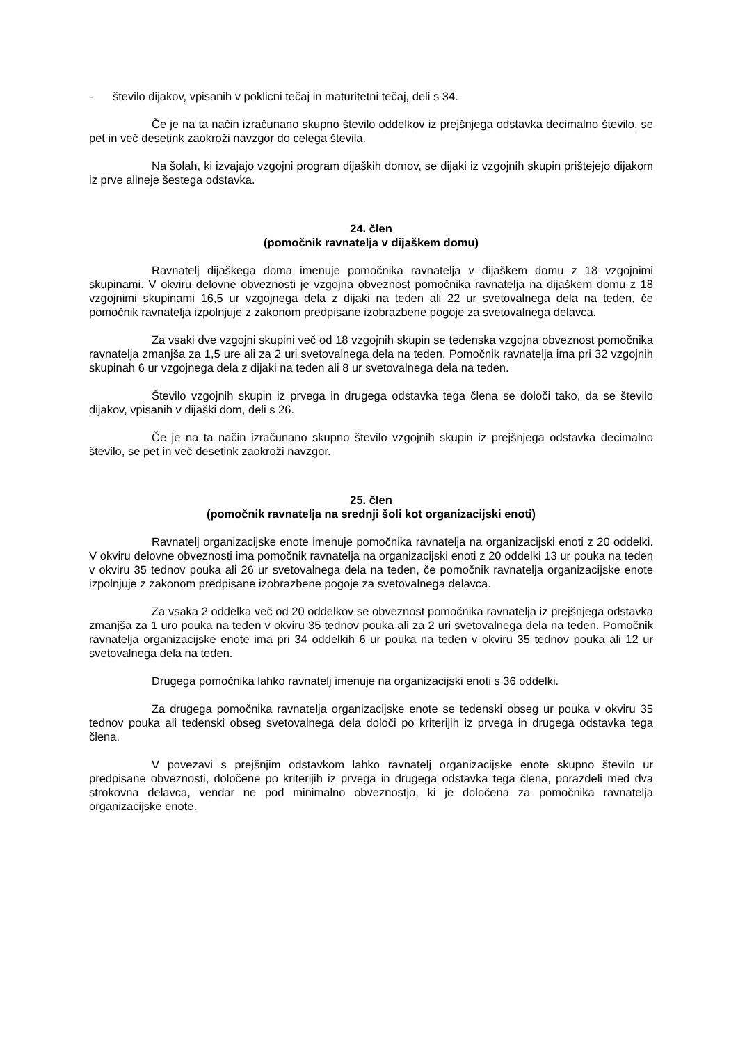- število dijakov, vpisanih v poklicni tečaj in maturitetni tečaj, deli s 34.
Če je na ta način izračunano skupno število oddelkov iz prejšnjega odstavka decimalno število, se pet in več desetink zaokroži navzgor do celega števila.
Na šolah, ki izvajajo vzgojni program dijaških domov, se dijaki iz vzgojnih skupin prištejejo dijakom iz prve alineje šestega odstavka.
24. člen
(pomočnik ravnatelja v dijaškem domu)
Ravnatelj dijaškega doma imenuje pomočnika ravnatelja v dijaškem domu z 18 vzgojnimi skupinami. V okviru delovne obveznosti je vzgojna obveznost pomočnika ravnatelja na dijaškem domu z 18 vzgojnimi skupinami 16,5 ur vzgojnega dela z dijaki na teden ali 22 ur svetovalnega dela na teden, če pomočnik ravnatelja izpolnjuje z zakonom predpisane izobrazbene pogoje za svetovalnega delavca.
Za vsaki dve vzgojni skupini več od 18 vzgojnih skupin se tedenska vzgojna obveznost pomočnika ravnatelja zmanjša za 1,5 ure ali za 2 uri svetovalnega dela na teden. Pomočnik ravnatelja ima pri 32 vzgojnih skupinah 6 ur vzgojnega dela z dijaki na teden ali 8 ur svetovalnega dela na teden.
Število vzgojnih skupin iz prvega in drugega odstavka tega člena se določi tako, da se število dijakov, vpisanih v dijaški dom, deli s 26.
Če je na ta način izračunano skupno število vzgojnih skupin iz prejšnjega odstavka decimalno število, se pet in več desetink zaokroži navzgor.
25. člen
(pomočnik ravnatelja na srednji šoli kot organizacijski enoti)
Ravnatelj organizacijske enote imenuje pomočnika ravnatelja na organizacijski enoti z 20 oddelki. V okviru delovne obveznosti ima pomočnik ravnatelja na organizacijski enoti z 20 oddelki 13 ur pouka na teden v okviru 35 tednov pouka ali 26 ur svetovalnega dela na teden, če pomočnik ravnatelja organizacijske enote izpolnjuje z zakonom predpisane izobrazbene pogoje za svetovalnega delavca.
Za vsaka 2 oddelka več od 20 oddelkov se obveznost pomočnika ravnatelja iz prejšnjega odstavka zmanjša za 1 uro pouka na teden v okviru 35 tednov pouka ali za 2 uri svetovalnega dela na teden. Pomočnik ravnatelja organizacijske enote ima pri 34 oddelkih 6 ur pouka na teden v okviru 35 tednov pouka ali 12 ur svetovalnega dela na teden.
Drugega pomočnika lahko ravnatelj imenuje na organizacijski enoti s 36 oddelki.
Za drugega pomočnika ravnatelja organizacijske enote se tedenski obseg ur pouka v okviru 35 tednov pouka ali tedenski obseg svetovalnega dela določi po kriterijih iz prvega in drugega odstavka tega člena.
V povezavi s prejšnjim odstavkom lahko ravnatelj organizacijske enote skupno število ur predpisane obveznosti, določene po kriterijih iz prvega in drugega odstavka tega člena, porazdeli med dva strokovna delavca, vendar ne pod minimalno obveznostjo, ki je določena za pomočnika ravnatelja organizacijske enote.